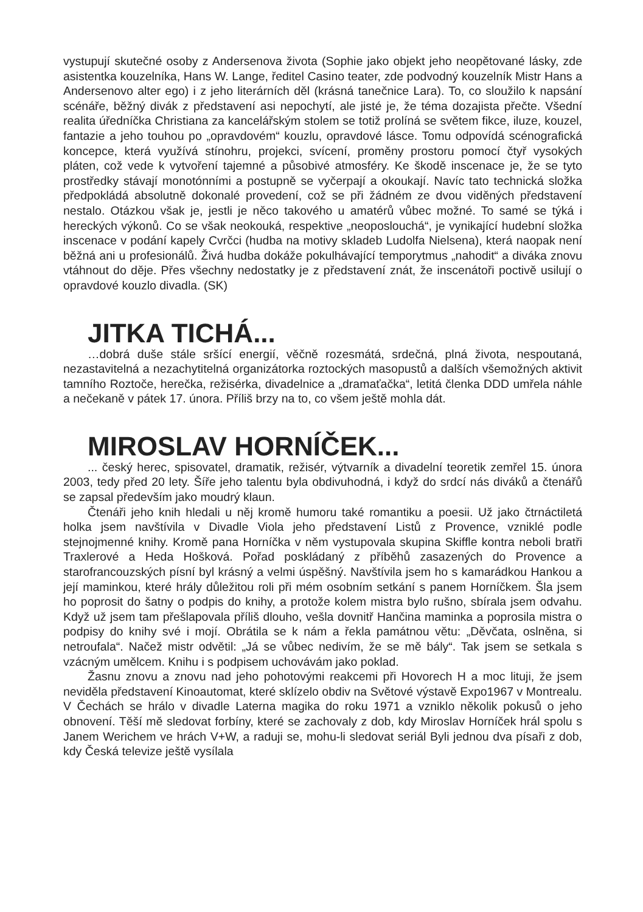vystupují skutečné osoby z Andersenova života (Sophie jako objekt jeho neopětované lásky, zde asistentka kouzelníka, Hans W. Lange, ředitel Casino teater, zde podvodný kouzelník Mistr Hans a Andersenovo alter ego) i z jeho literárních děl (krásná tanečnice Lara). To, co sloužilo k napsání scénáře, běžný divák z představení asi nepochytí, ale jisté je, že téma dozajista přečte. Všední realita úředníčka Christiana za kancelářským stolem se totiž prolíná se světem fikce, iluze, kouzel, fantazie a jeho touhou po „opravdovém“ kouzlu, opravdové lásce. Tomu odpovídá scénografická koncepce, která využívá stínohru, projekci, svícení, proměny prostoru pomocí čtyř vysokých pláten, což vede k vytvoření tajemné a působivé atmosféry. Ke škodě inscenace je, že se tyto prostředky stávají monotónními a postupně se vyčerpají a okoukají. Navíc tato technická složka předpokládá absolutně dokonalé provedení, což se při žádném ze dvou viděných představení nestalo. Otázkou však je, jestli je něco takového u amatérů vůbec možné. To samé se týká i hereckých výkonů. Co se však neokouká, respektive „neoposlouchá“, je vynikající hudební složka inscenace v podání kapely Cvrčci (hudba na motivy skladeb Ludolfa Nielsena), která naopak není běžná ani u profesionálů. Živá hudba dokáže pokulhávající temporytmus „nahodit“ a diváka znovu vtáhnout do děje. Přes všechny nedostatky je z představení znát, že inscenátoři poctivě usilují o opravdové kouzlo divadla. (SK)
JITKA TICHÁ...
…dobrá duše stále sršící energií, věčně rozesmátá, srdečná, plná života, nespoutaná, nezastavitelná a nezachytitelná organizátorka roztockých masopustů a dalších všemožných aktivit tamního Roztoče, herečka, režisérka, divadelnice a „dramaťačka“, letitá členka DDD umřela náhle a nečekaně v pátek 17. února. Příliš brzy na to, co všem ještě mohla dát.
MIROSLAV HORNÍČEK...
... český herec, spisovatel, dramatik, režisér, výtvarník a divadelní teoretik zemřel 15. února 2003, tedy před 20 lety. Šíře jeho talentu byla obdivuhodná, i když do srdcí nás diváků a čtenářů se zapsal především jako moudrý klaun.
Čtenáři jeho knih hledali u něj kromě humoru také romantiku a poesii. Už jako čtrnáctiletá holka jsem navštívila v Divadle Viola jeho představení Listů z Provence, vzniklé podle stejnojmenné knihy. Kromě pana Horníčka v něm vystupovala skupina Skiffle kontra neboli bratři Traxlerové a Heda Hošková. Pořad poskládaný z příběhů zasazených do Provence a starofrancouzských písní byl krásný a velmi úspěšný. Navštívila jsem ho s kamarádkou Hankou a její maminkou, které hrály důležitou roli při mém osobním setkání s panem Horníčkem. Šla jsem ho poprosit do šatny o podpis do knihy, a protože kolem mistra bylo rušno, sbírala jsem odvahu. Když už jsem tam přešlapovala příliš dlouho, vešla dovnitř Hančina maminka a poprosila mistra o podpisy do knihy své i mojí. Obrátila se k nám a řekla památnou větu: „Děvčata, oslněna, si netroufala“. Načež mistr odvětil: „Já se vůbec nedivím, že se mě bály“. Tak jsem se setkala s vzácným umělcem. Knihu i s podpisem uchovávám jako poklad.
Žasnu znovu a znovu nad jeho pohotovými reakcemi při Hovorech H a moc lituji, že jsem neviděla představení Kinoautomat, které sklízelo obdiv na Světové výstavě Expo1967 v Montrealu. V Čechách se hrálo v divadle Laterna magika do roku 1971 a vzniklo několik pokusů o jeho obnovení. Těší mě sledovat forbíny, které se zachovaly z dob, kdy Miroslav Horníček hrál spolu s Janem Werichem ve hrách V+W, a raduji se, mohu-li sledovat seriál Byli jednou dva písaři z dob, kdy Česká televize ještě vysílala